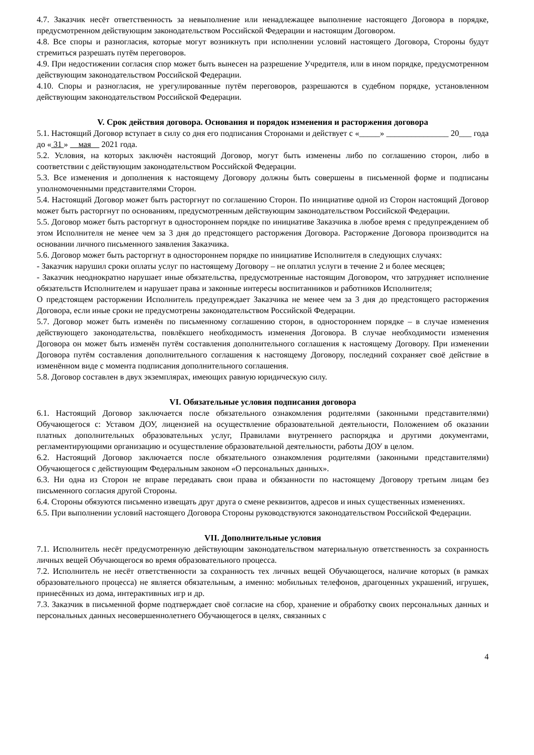4.7. Заказчик несёт ответственность за невыполнение или ненадлежащее выполнение настоящего Договора в порядке, предусмотренном действующим законодательством Российской Федерации и настоящим Договором.
4.8. Все споры и разногласия, которые могут возникнуть при исполнении условий настоящего Договора, Стороны будут стремиться разрешать путём переговоров.
4.9. При недостижении согласия спор может быть вынесен на разрешение Учредителя, или в ином порядке, предусмотренном действующим законодательством Российской Федерации.
4.10. Споры и разногласия, не урегулированные путём переговоров, разрешаются в судебном порядке, установленном действующим законодательством Российской Федерации.
V. Срок действия договора. Основания и порядок изменения и расторжения договора
5.1. Настоящий Договор вступает в силу со дня его подписания Сторонами и действует с «_____» _______________ 20___ года до « 31 » мая 2021 года.
5.2. Условия, на которых заключён настоящий Договор, могут быть изменены либо по соглашению сторон, либо в соответствии с действующим законодательством Российской Федерации.
5.3. Все изменения и дополнения к настоящему Договору должны быть совершены в письменной форме и подписаны уполномоченными представителями Сторон.
5.4. Настоящий Договор может быть расторгнут по соглашению Сторон. По инициативе одной из Сторон настоящий Договор может быть расторгнут по основаниям, предусмотренным действующим законодательством Российской Федерации.
5.5. Договор может быть расторгнут в одностороннем порядке по инициативе Заказчика в любое время с предупреждением об этом Исполнителя не менее чем за 3 дня до предстоящего расторжения Договора. Расторжение Договора производится на основании личного письменного заявления Заказчика.
5.6. Договор может быть расторгнут в одностороннем порядке по инициативе Исполнителя в следующих случаях:
- Заказчик нарушил сроки оплаты услуг по настоящему Договору – не оплатил услуги в течение 2 и более месяцев;
- Заказчик неоднократно нарушает иные обязательства, предусмотренные настоящим Договором, что затрудняет исполнение обязательств Исполнителем и нарушает права и законные интересы воспитанников и работников Исполнителя;
О предстоящем расторжении Исполнитель предупреждает Заказчика не менее чем за 3 дня до предстоящего расторжения Договора, если иные сроки не предусмотрены законодательством Российской Федерации.
5.7. Договор может быть изменён по письменному соглашению сторон, в одностороннем порядке – в случае изменения действующего законодательства, повлёкшего необходимость изменения Договора. В случае необходимости изменения Договора он может быть изменён путём составления дополнительного соглашения к настоящему Договору. При изменении Договора путём составления дополнительного соглашения к настоящему Договору, последний сохраняет своё действие в изменённом виде с момента подписания дополнительного соглашения.
5.8. Договор составлен в двух экземплярах, имеющих равную юридическую силу.
VI. Обязательные условия подписания договора
6.1. Настоящий Договор заключается после обязательного ознакомления родителями (законными представителями) Обучающегося с: Уставом ДОУ, лицензией на осуществление образовательной деятельности, Положением об оказании платных дополнительных образовательных услуг, Правилами внутреннего распорядка и другими документами, регламентирующими организацию и осуществление образовательной деятельности, работы ДОУ в целом.
6.2. Настоящий Договор заключается после обязательного ознакомления родителями (законными представителями) Обучающегося с действующим Федеральным законом «О персональных данных».
6.3. Ни одна из Сторон не вправе передавать свои права и обязанности по настоящему Договору третьим лицам без письменного согласия другой Стороны.
6.4. Стороны обязуются письменно извещать друг друга о смене реквизитов, адресов и иных существенных изменениях.
6.5. При выполнении условий настоящего Договора Стороны руководствуются законодательством Российской Федерации.
VII. Дополнительные условия
7.1. Исполнитель несёт предусмотренную действующим законодательством материальную ответственность за сохранность личных вещей Обучающегося во время образовательного процесса.
7.2. Исполнитель не несёт ответственности за сохранность тех личных вещей Обучающегося, наличие которых (в рамках образовательного процесса) не является обязательным, а именно: мобильных телефонов, драгоценных украшений, игрушек, принесённых из дома, интерактивных игр и др.
7.3. Заказчик в письменной форме подтверждает своё согласие на сбор, хранение и обработку своих персональных данных и персональных данных несовершеннолетнего Обучающегося в целях, связанных с
4